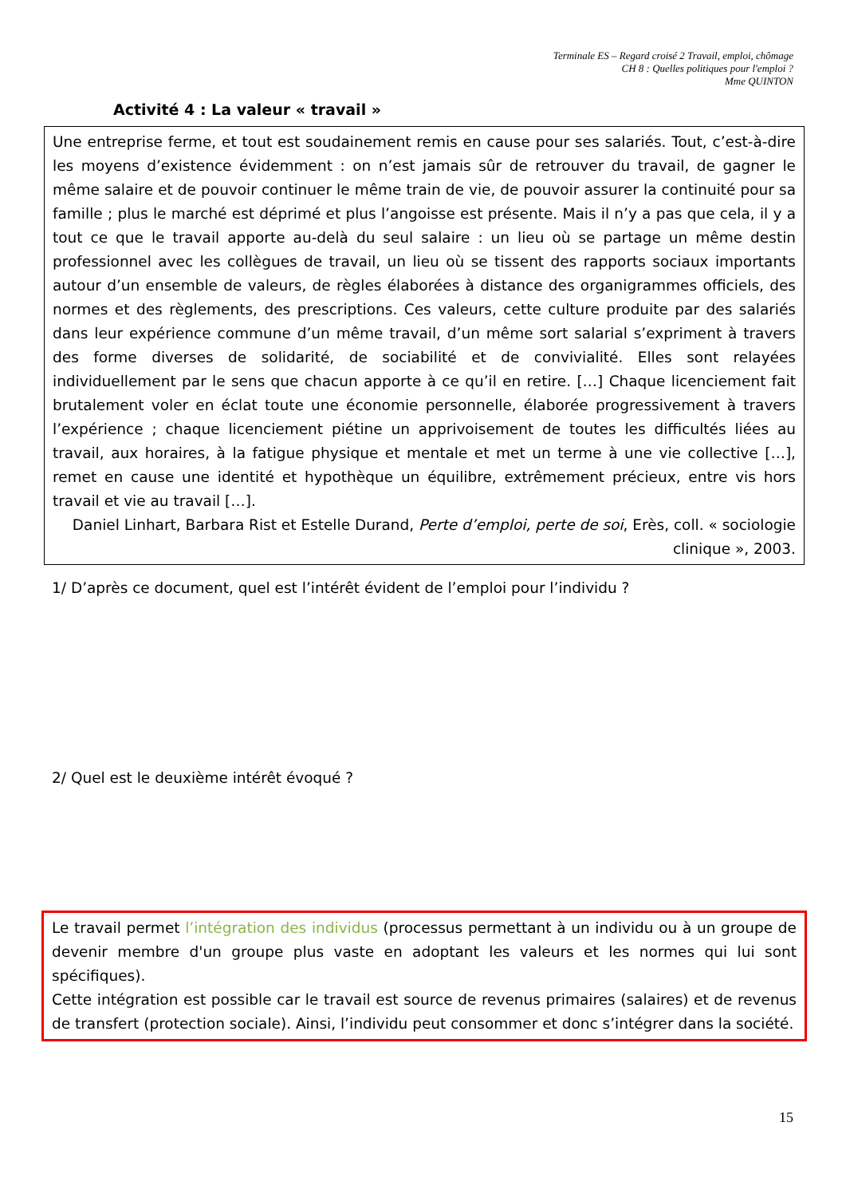Terminale ES – Regard croisé 2 Travail, emploi, chômage
CH 8 : Quelles politiques pour l'emploi ?
Mme QUINTON
Activité 4 : La valeur « travail »
Une entreprise ferme, et tout est soudainement remis en cause pour ses salariés. Tout, c’est-à-dire les moyens d’existence évidemment : on n’est jamais sûr de retrouver du travail, de gagner le même salaire et de pouvoir continuer le même train de vie, de pouvoir assurer la continuité pour sa famille ; plus le marché est déprimé et plus l’angoisse est présente. Mais il n’y a pas que cela, il y a tout ce que le travail apporte au-delà du seul salaire : un lieu où se partage un même destin professionnel avec les collègues de travail, un lieu où se tissent des rapports sociaux importants autour d’un ensemble de valeurs, de règles élaborées à distance des organigrammes officiels, des normes et des règlements, des prescriptions. Ces valeurs, cette culture produite par des salariés dans leur expérience commune d’un même travail, d’un même sort salarial s’expriment à travers des forme diverses de solidarité, de sociabilité et de convivialité. Elles sont relayées individuellement par le sens que chacun apporte à ce qu’il en retire. […] Chaque licenciement fait brutalement voler en éclat toute une économie personnelle, élaborée progressivement à travers l’expérience ; chaque licenciement piétine un apprivoisement de toutes les difficultés liées au travail, aux horaires, à la fatigue physique et mentale et met un terme à une vie collective […], remet en cause une identité et hypothèque un équilibre, extrêmement précieux, entre vis hors travail et vie au travail […].
Daniel Linhart, Barbara Rist et Estelle Durand, Perte d’emploi, perte de soi, Erès, coll. « sociologie clinique », 2003.
1/ D’après ce document, quel est l’intérêt évident de l’emploi pour l’individu ?
2/ Quel est le deuxième intérêt évoqué ?
Le travail permet l’intégration des individus (processus permettant à un individu ou à un groupe de devenir membre d'un groupe plus vaste en adoptant les valeurs et les normes qui lui sont spécifiques).
Cette intégration est possible car le travail est source de revenus primaires (salaires) et de revenus de transfert (protection sociale). Ainsi, l’individu peut consommer et donc s’intégrer dans la société.
15